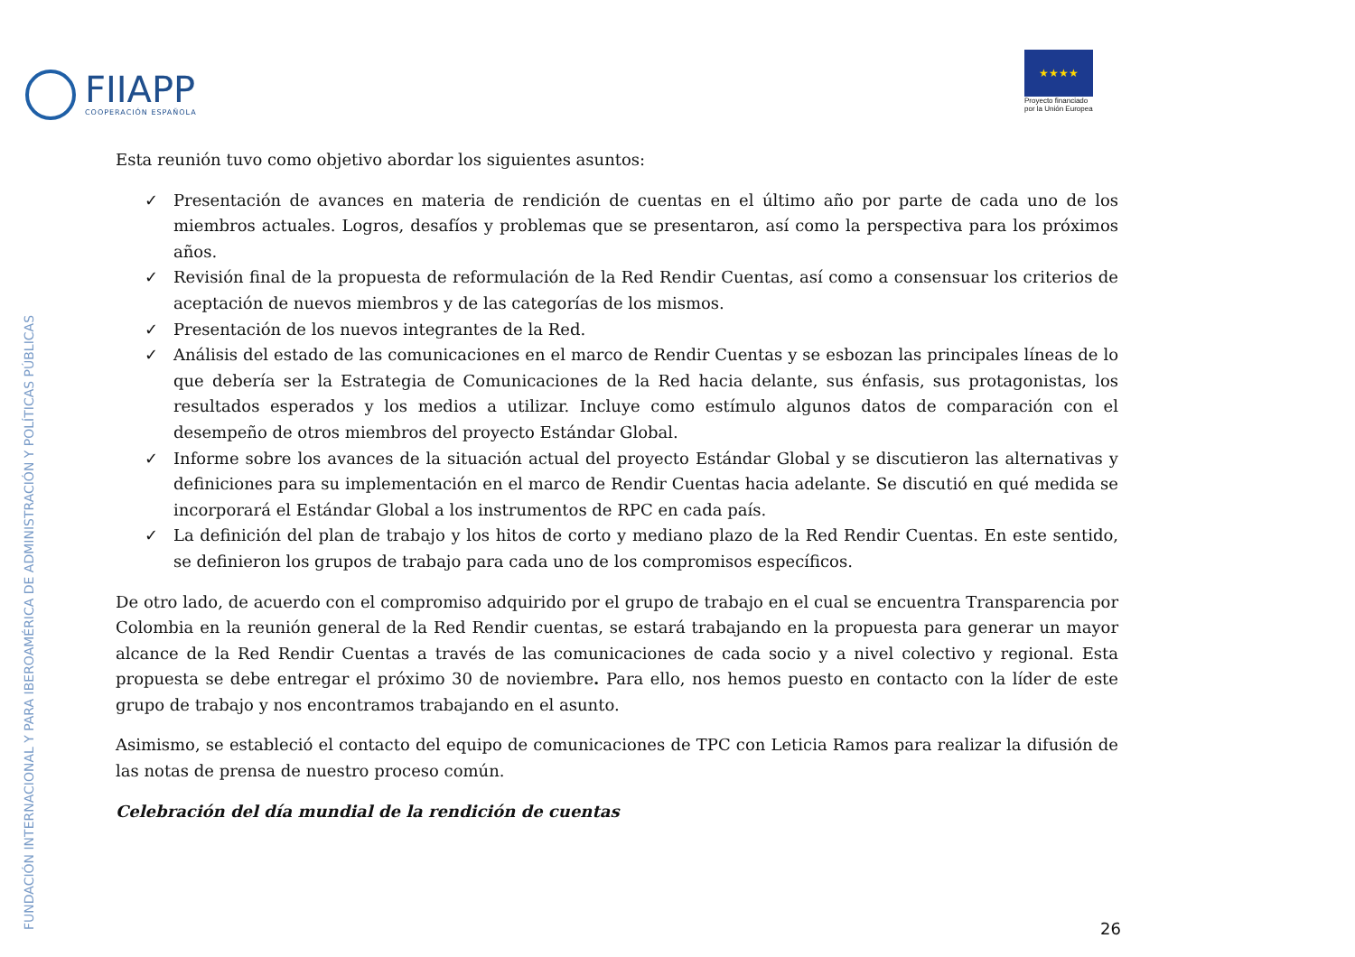FIIAPP
COOPERACIÓN ESPAÑOLA
★★★★
Proyecto financiado
por la Unión Europea
Esta reunión tuvo como objetivo abordar los siguientes asuntos:
✓ Presentación de avances en materia de rendición de cuentas en el último año por parte de cada uno de los miembros actuales. Logros, desafíos y problemas que se presentaron, así como la perspectiva para los próximos años.
✓ Revisión final de la propuesta de reformulación de la Red Rendir Cuentas, así como a consensuar los criterios de aceptación de nuevos miembros y de las categorías de los mismos.
✓ Presentación de los nuevos integrantes de la Red.
✓ Análisis del estado de las comunicaciones en el marco de Rendir Cuentas y se esbozan las principales líneas de lo que debería ser la Estrategia de Comunicaciones de la Red hacia delante, sus énfasis, sus protagonistas, los resultados esperados y los medios a utilizar. Incluye como estímulo algunos datos de comparación con el desempeño de otros miembros del proyecto Estándar Global.
✓ Informe sobre los avances de la situación actual del proyecto Estándar Global y se discutieron las alternativas y definiciones para su implementación en el marco de Rendir Cuentas hacia adelante. Se discutió en qué medida se incorporará el Estándar Global a los instrumentos de RPC en cada país.
✓ La definición del plan de trabajo y los hitos de corto y mediano plazo de la Red Rendir Cuentas. En este sentido, se definieron los grupos de trabajo para cada uno de los compromisos específicos.
De otro lado, de acuerdo con el compromiso adquirido por el grupo de trabajo en el cual se encuentra Transparencia por Colombia en la reunión general de la Red Rendir cuentas, se estará trabajando en la propuesta para generar un mayor alcance de la Red Rendir Cuentas a través de las comunicaciones de cada socio y a nivel colectivo y regional. Esta propuesta se debe entregar el próximo 30 de noviembre. Para ello, nos hemos puesto en contacto con la líder de este grupo de trabajo y nos encontramos trabajando en el asunto.
Asimismo, se estableció el contacto del equipo de comunicaciones de TPC con Leticia Ramos para realizar la difusión de las notas de prensa de nuestro proceso común.
Celebración del día mundial de la rendición de cuentas
FUNDACIÓN INTERNACIONAL Y PARA IBEROAMÉRICA DE ADMINISTRACIÓN Y POLÍTICAS PÚBLICAS 26